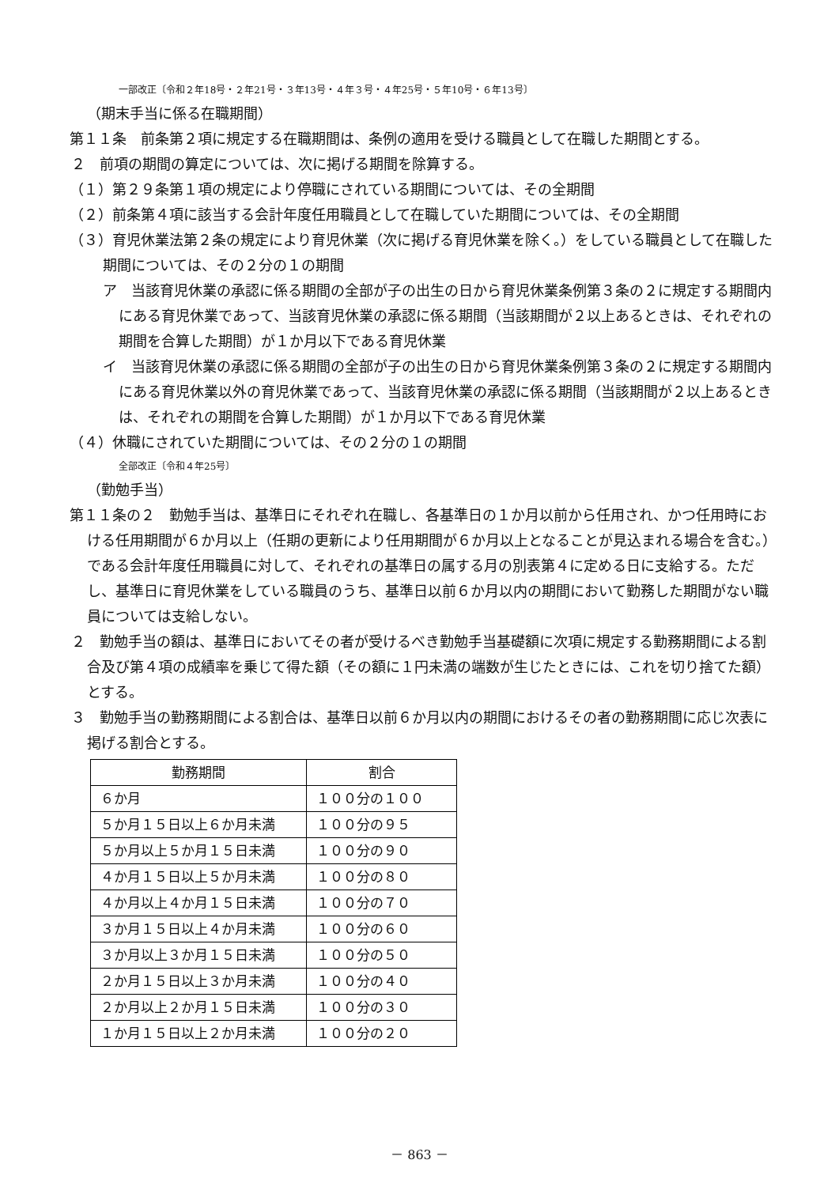一部改正〔令和２年18号・２年21号・３年13号・４年３号・４年25号・５年10号・６年13号〕
（期末手当に係る在職期間）
第１１条　前条第２項に規定する在職期間は、条例の適用を受ける職員として在職した期間とする。
２　前項の期間の算定については、次に掲げる期間を除算する。
（１）第２９条第１項の規定により停職にされている期間については、その全期間
（２）前条第４項に該当する会計年度任用職員として在職していた期間については、その全期間
（３）育児休業法第２条の規定により育児休業（次に掲げる育児休業を除く。）をしている職員として在職した期間については、その２分の１の期間
ア　当該育児休業の承認に係る期間の全部が子の出生の日から育児休業条例第３条の２に規定する期間内にある育児休業であって、当該育児休業の承認に係る期間（当該期間が２以上あるときは、それぞれの期間を合算した期間）が１か月以下である育児休業
イ　当該育児休業の承認に係る期間の全部が子の出生の日から育児休業条例第３条の２に規定する期間内にある育児休業以外の育児休業であって、当該育児休業の承認に係る期間（当該期間が２以上あるときは、それぞれの期間を合算した期間）が１か月以下である育児休業
（４）休職にされていた期間については、その２分の１の期間
全部改正〔令和４年25号〕
（勤勉手当）
第１１条の２　勤勉手当は、基準日にそれぞれ在職し、各基準日の１か月以前から任用され、かつ任用時における任用期間が６か月以上（任期の更新により任用期間が６か月以上となることが見込まれる場合を含む。）である会計年度任用職員に対して、それぞれの基準日の属する月の別表第４に定める日に支給する。ただし、基準日に育児休業をしている職員のうち、基準日以前６か月以内の期間において勤務した期間がない職員については支給しない。
２　勤勉手当の額は、基準日においてその者が受けるべき勤勉手当基礎額に次項に規定する勤務期間による割合及び第４項の成績率を乗じて得た額（その額に１円未満の端数が生じたときには、これを切り捨てた額）とする。
３　勤勉手当の勤務期間による割合は、基準日以前６か月以内の期間におけるその者の勤務期間に応じ次表に掲げる割合とする。
| 勤務期間 | 割合 |
| --- | --- |
| ６か月 | １００分の１００ |
| ５か月１５日以上６か月未満 | １００分の９５ |
| ５か月以上５か月１５日未満 | １００分の９０ |
| ４か月１５日以上５か月未満 | １００分の８０ |
| ４か月以上４か月１５日未満 | １００分の７０ |
| ３か月１５日以上４か月未満 | １００分の６０ |
| ３か月以上３か月１５日未満 | １００分の５０ |
| ２か月１５日以上３か月未満 | １００分の４０ |
| ２か月以上２か月１５日未満 | １００分の３０ |
| １か月１５日以上２か月未満 | １００分の２０ |
－ 863 －